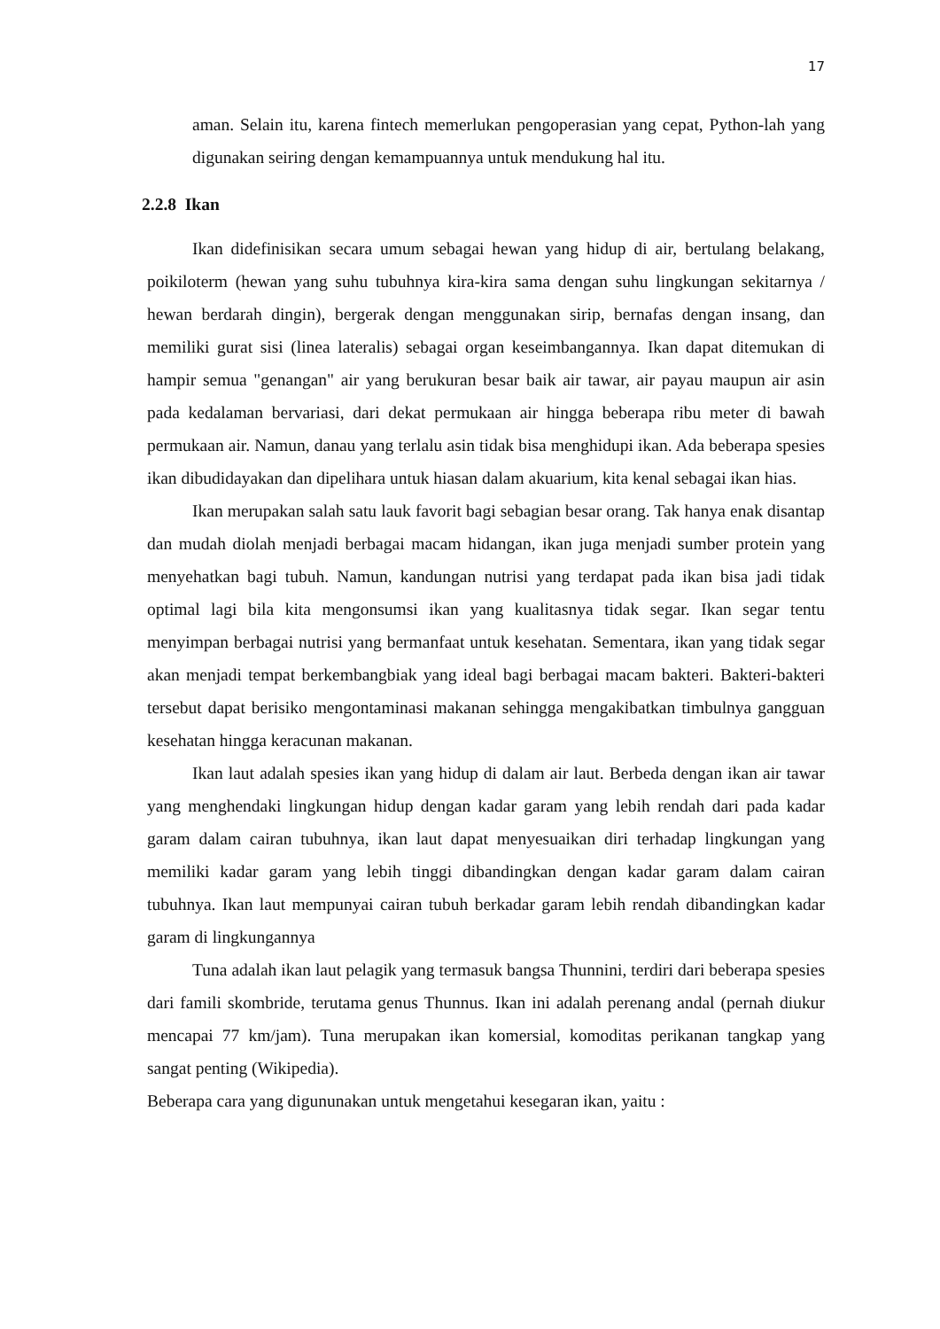17
aman. Selain itu, karena fintech memerlukan pengoperasian yang cepat, Python-lah yang digunakan seiring dengan kemampuannya untuk mendukung hal itu.
2.2.8 Ikan
Ikan didefinisikan secara umum sebagai hewan yang hidup di air, bertulang belakang, poikiloterm (hewan yang suhu tubuhnya kira-kira sama dengan suhu lingkungan sekitarnya / hewan berdarah dingin), bergerak dengan menggunakan sirip, bernafas dengan insang, dan memiliki gurat sisi (linea lateralis) sebagai organ keseimbangannya. Ikan dapat ditemukan di hampir semua "genangan" air yang berukuran besar baik air tawar, air payau maupun air asin pada kedalaman bervariasi, dari dekat permukaan air hingga beberapa ribu meter di bawah permukaan air. Namun, danau yang terlalu asin tidak bisa menghidupi ikan. Ada beberapa spesies ikan dibudidayakan dan dipelihara untuk hiasan dalam akuarium, kita kenal sebagai ikan hias.
Ikan merupakan salah satu lauk favorit bagi sebagian besar orang. Tak hanya enak disantap dan mudah diolah menjadi berbagai macam hidangan, ikan juga menjadi sumber protein yang menyehatkan bagi tubuh. Namun, kandungan nutrisi yang terdapat pada ikan bisa jadi tidak optimal lagi bila kita mengonsumsi ikan yang kualitasnya tidak segar. Ikan segar tentu menyimpan berbagai nutrisi yang bermanfaat untuk kesehatan. Sementara, ikan yang tidak segar akan menjadi tempat berkembangbiak yang ideal bagi berbagai macam bakteri. Bakteri-bakteri tersebut dapat berisiko mengontaminasi makanan sehingga mengakibatkan timbulnya gangguan kesehatan hingga keracunan makanan.
Ikan laut adalah spesies ikan yang hidup di dalam air laut. Berbeda dengan ikan air tawar yang menghendaki lingkungan hidup dengan kadar garam yang lebih rendah dari pada kadar garam dalam cairan tubuhnya, ikan laut dapat menyesuaikan diri terhadap lingkungan yang memiliki kadar garam yang lebih tinggi dibandingkan dengan kadar garam dalam cairan tubuhnya. Ikan laut mempunyai cairan tubuh berkadar garam lebih rendah dibandingkan kadar garam di lingkungannya
Tuna adalah ikan laut pelagik yang termasuk bangsa Thunnini, terdiri dari beberapa spesies dari famili skombride, terutama genus Thunnus. Ikan ini adalah perenang andal (pernah diukur mencapai 77 km/jam). Tuna merupakan ikan komersial, komoditas perikanan tangkap yang sangat penting (Wikipedia).
Beberapa cara yang digununakan untuk mengetahui kesegaran ikan, yaitu :